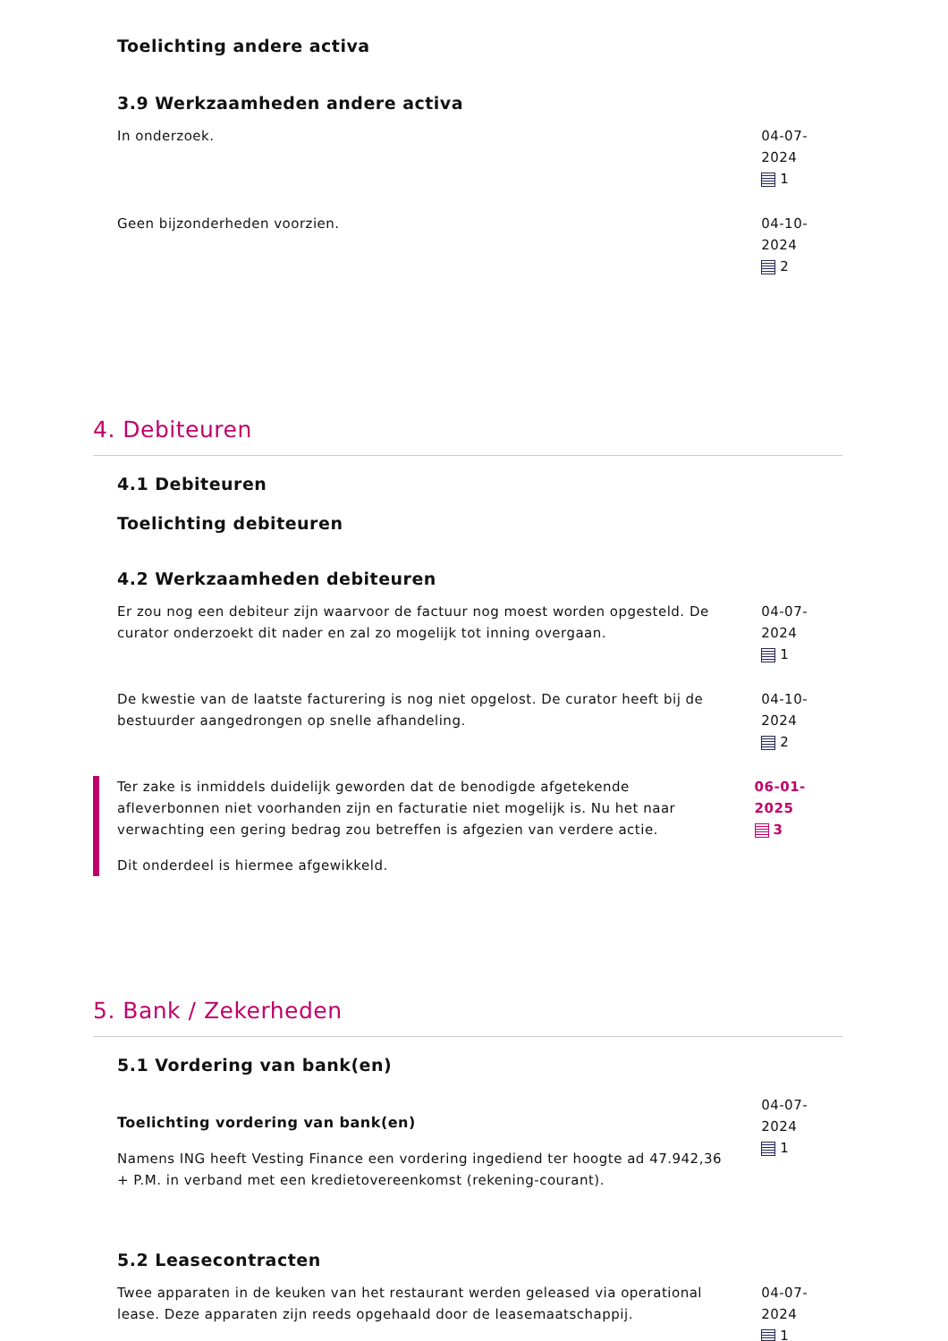Toelichting andere activa
3.9 Werkzaamheden andere activa
In onderzoek. 04-07-2024
1
Geen bijzonderheden voorzien. 04-10-2024
2
4. Debiteuren
4.1 Debiteuren
Toelichting debiteuren
4.2 Werkzaamheden debiteuren
Er zou nog een debiteur zijn waarvoor de factuur nog moest worden opgesteld. De curator onderzoekt dit nader en zal zo mogelijk tot inning overgaan.
04-07-2024
1
De kwestie van de laatste facturering is nog niet opgelost. De curator heeft bij de bestuurder aangedrongen op snelle afhandeling.
04-10-2024
2
Ter zake is inmiddels duidelijk geworden dat de benodigde afgetekende afleverbonnen niet voorhanden zijn en facturatie niet mogelijk is. Nu het naar verwachting een gering bedrag zou betreffen is afgezien van verdere actie.
Dit onderdeel is hiermee afgewikkeld.
06-01-2025
3
5. Bank / Zekerheden
5.1 Vordering van bank(en)
Toelichting vordering van bank(en)
Namens ING heeft Vesting Finance een vordering ingediend ter hoogte ad 47.942,36 + P.M. in verband met een kredietovereenkomst (rekening-courant).
04-07-2024
1
5.2 Leasecontracten
Twee apparaten in de keuken van het restaurant werden geleased via operational lease. Deze apparaten zijn reeds opgehaald door de leasemaatschappij.
04-07-2024
1